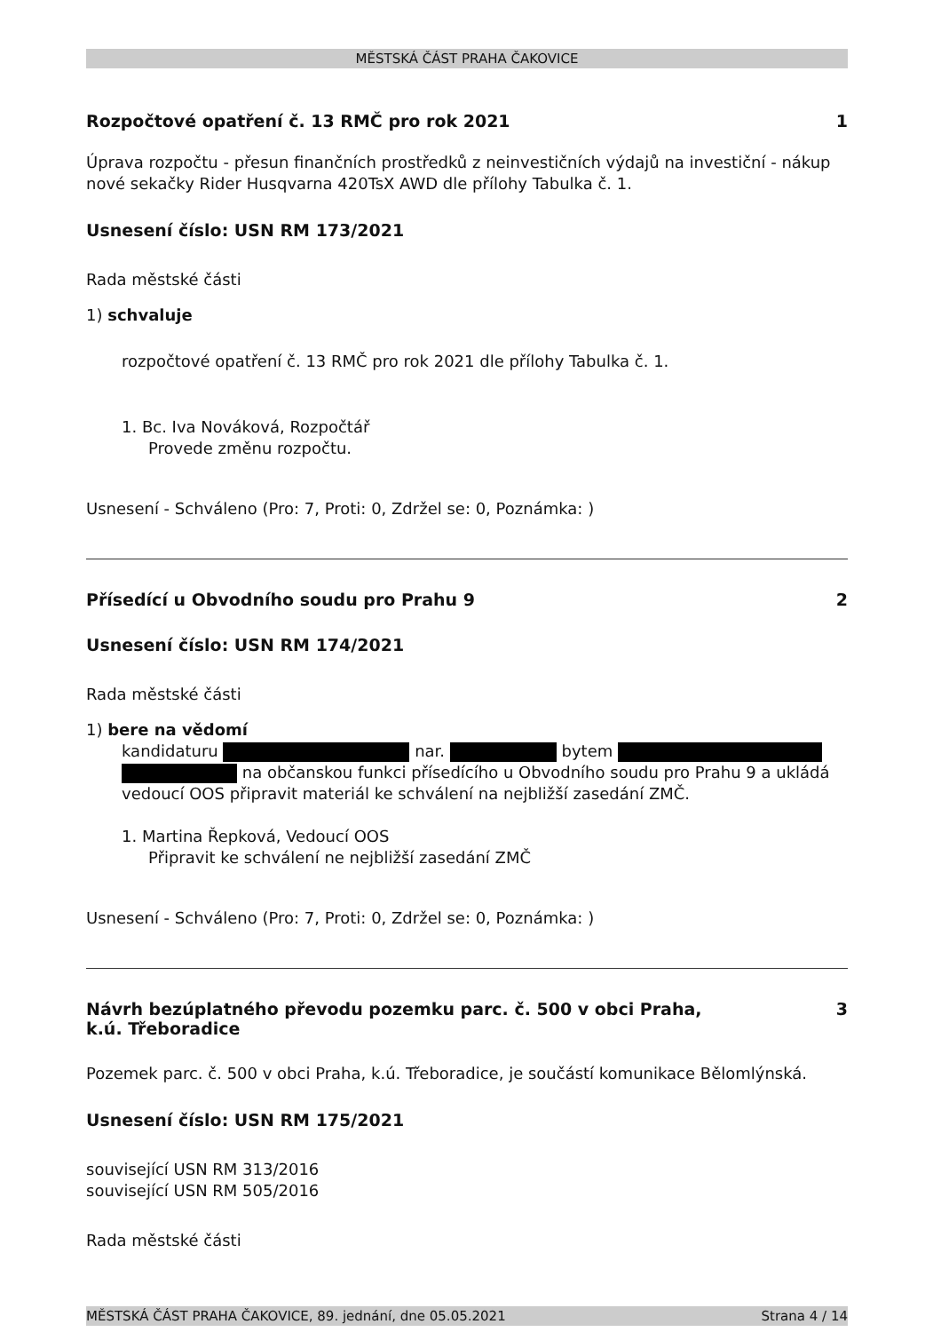MĚSTSKÁ ČÁST PRAHA ČAKOVICE
Rozpočtové opatření č. 13 RMČ pro rok 2021 1
Úprava rozpočtu - přesun finančních prostředků z neinvestičních výdajů na investiční - nákup nové sekačky Rider Husqvarna 420TsX AWD dle přílohy Tabulka č. 1.
Usnesení číslo: USN RM 173/2021
Rada městské části
1) schvaluje
rozpočtové opatření č. 13 RMČ pro rok 2021 dle přílohy Tabulka č. 1.
1. Bc. Iva Nováková, Rozpočtář
Provede změnu rozpočtu.
Usnesení - Schváleno (Pro: 7, Proti: 0, Zdržel se: 0, Poznámka: )
Přísedící u Obvodního soudu pro Prahu 9 2
Usnesení číslo: USN RM 174/2021
Rada městské části
1) bere na vědomí
kandidaturu nar. bytem na občanskou funkci přísedícího u Obvodního soudu pro Prahu 9 a ukládá vedoucí OOS připravit materiál ke schválení na nejbližší zasedání ZMČ.
1. Martina Řepková, Vedoucí OOS
Připravit ke schválení ne nejbližší zasedání ZMČ
Usnesení - Schváleno (Pro: 7, Proti: 0, Zdržel se: 0, Poznámka: )
Návrh bezúplatného převodu pozemku parc. č. 500 v obci Praha,
k.ú. Třeboradice 3
Pozemek parc. č. 500 v obci Praha, k.ú. Třeboradice, je součástí komunikace Bělomlýnská.
Usnesení číslo: USN RM 175/2021
související USN RM 313/2016
související USN RM 505/2016
Rada městské části
MĚSTSKÁ ČÁST PRAHA ČAKOVICE, 89. jednání, dne 05.05.2021 Strana 4 / 14